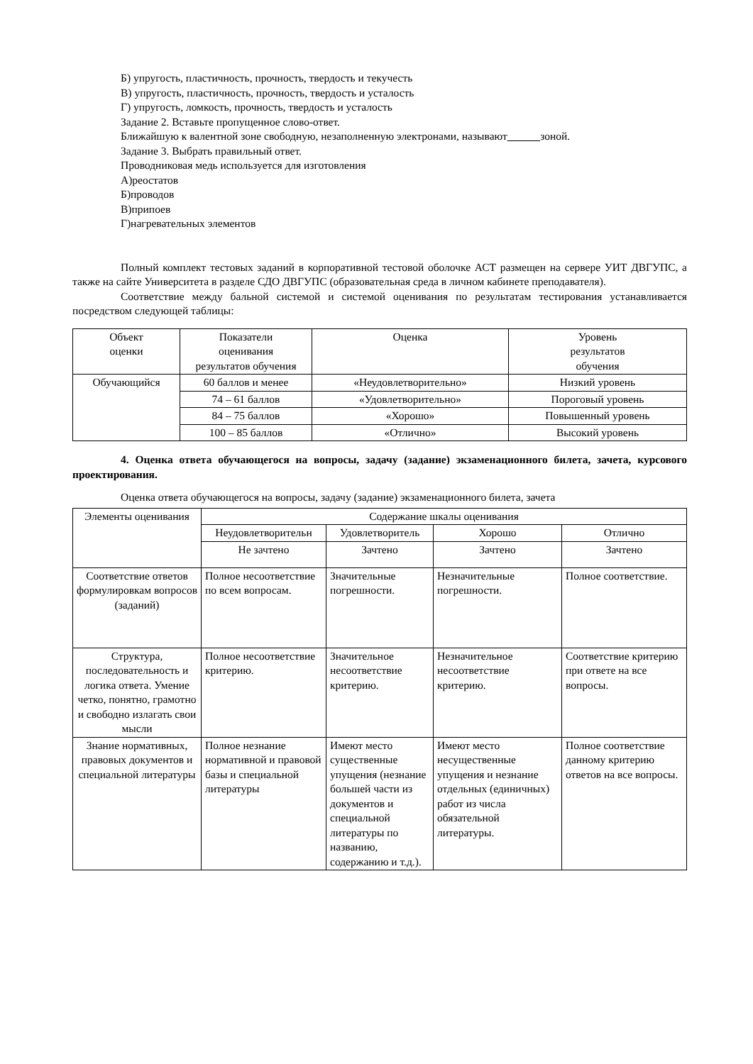Б) упругость, пластичность, прочность, твердость и текучесть
В) упругость, пластичность, прочность, твердость и усталость
Г) упругость, ломкость, прочность, твердость и усталость
Задание 2. Вставьте пропущенное слово-ответ.
Ближайшую к валентной зоне свободную, незаполненную электронами, называют зоной.
Задание 3. Выбрать правильный ответ.
Проводниковая медь используется для изготовления
А)реостатов
Б)проводов
В)припоев
Г)нагревательных элементов
Полный комплект тестовых заданий в корпоративной тестовой оболочке АСТ размещен на сервере УИТ ДВГУПС, а также на сайте Университета в разделе СДО ДВГУПС (образовательная среда в личном кабинете преподавателя).
Соответствие между бальной системой и системой оценивания по результатам тестирования устанавливается посредством следующей таблицы:
| Объект оценки | Показатели оценивания результатов обучения | Оценка | Уровень результатов обучения |
| --- | --- | --- | --- |
| Обучающийся | 60 баллов и менее | «Неудовлетворительно» | Низкий уровень |
| | 74 – 61 баллов | «Удовлетворительно» | Пороговый уровень |
| | 84 – 75 баллов | «Хорошо» | Повышенный уровень |
| | 100 – 85 баллов | «Отлично» | Высокий уровень |
4. Оценка ответа обучающегося на вопросы, задачу (задание) экзаменационного билета, зачета, курсового проектирования.
Оценка ответа обучающегося на вопросы, задачу (задание) экзаменационного билета, зачета
| Элементы оценивания | Содержание шкалы оценивания | | | |
| | Неудовлетворительн | Удовлетворитель | Хорошо | Отлично |
| | Не зачтено | Зачтено | Зачтено | Зачтено |
| Соответствие ответов формулировкам вопросов (заданий) | Полное несоответствие по всем вопросам. | Значительные погрешности. | Незначительные погрешности. | Полное соответствие. |
| Структура, последовательность и логика ответа. Умение четко, понятно, грамотно и свободно излагать свои мысли | Полное несоответствие критерию. | Значительное несоответствие критерию. | Незначительное несоответствие критерию. | Соответствие критерию при ответе на все вопросы. |
| Знание нормативных, правовых документов и специальной литературы | Полное незнание нормативной и правовой базы и специальной литературы | Имеют место существенные упущения (незнание большей части из документов и специальной литературы по названию, содержанию и т.д.). | Имеют место несущественные упущения и незнание отдельных (единичных) работ из числа обязательной литературы. | Полное соответствие данному критерию ответов на все вопросы. |